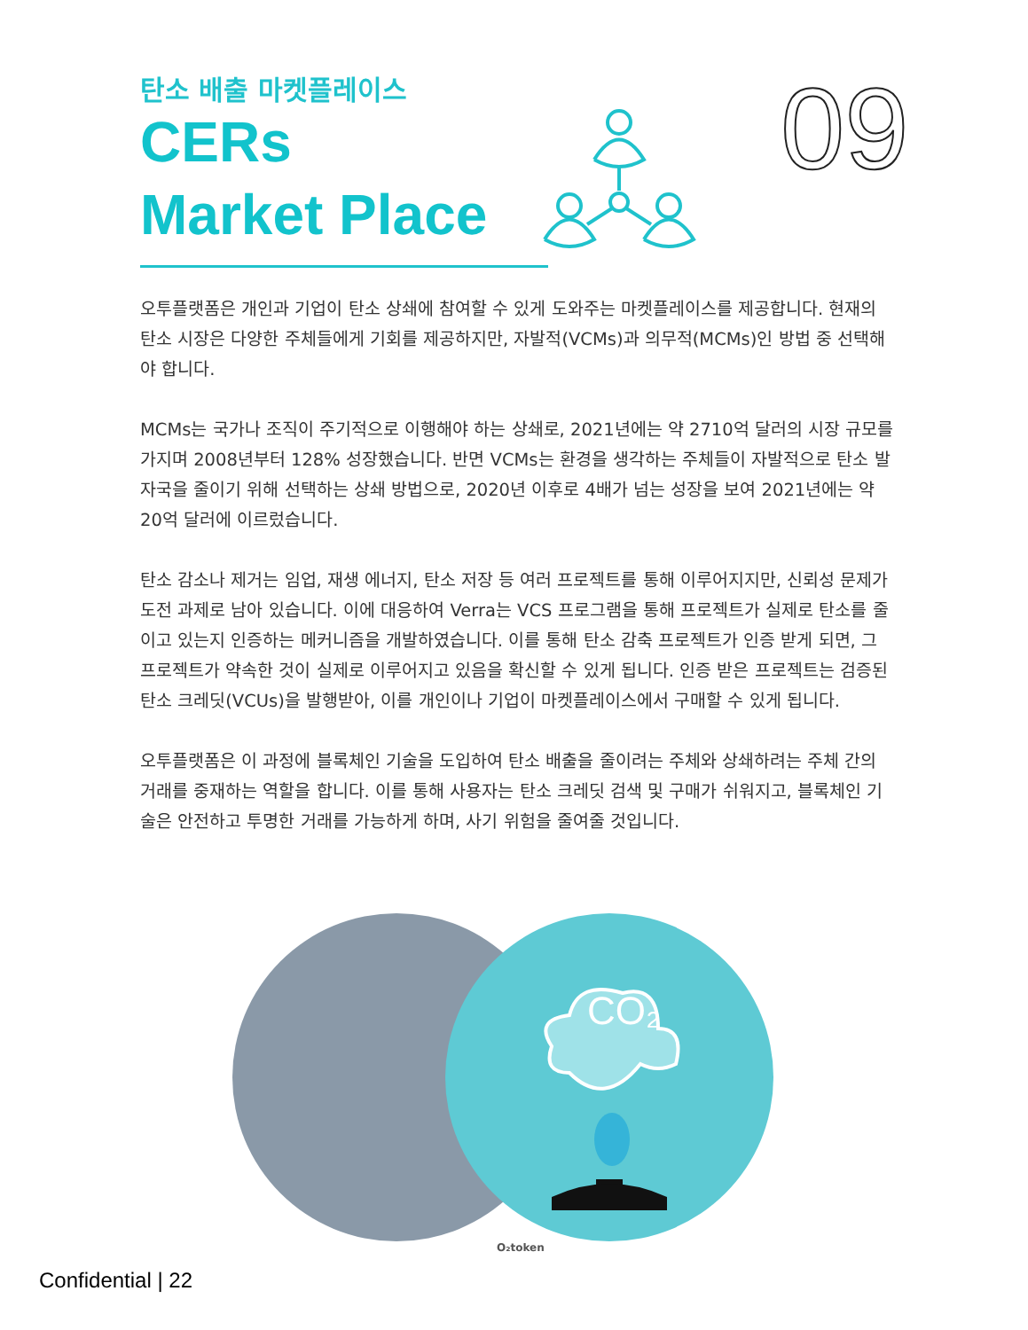09
탄소 배출 마켓플레이스
CERs
Market Place
오투플랫폼은 개인과 기업이 탄소 상쇄에 참여할 수 있게 도와주는 마켓플레이스를 제공합니다. 현재의 탄소 시장은 다양한 주체들에게 기회를 제공하지만, 자발적(VCMs)과 의무적(MCMs)인 방법 중 선택해야 합니다.
MCMs는 국가나 조직이 주기적으로 이행해야 하는 상쇄로, 2021년에는 약 2710억 달러의 시장 규모를 가지며 2008년부터 128% 성장했습니다. 반면 VCMs는 환경을 생각하는 주체들이 자발적으로 탄소 발자국을 줄이기 위해 선택하는 상쇄 방법으로, 2020년 이후로 4배가 넘는 성장을 보여 2021년에는 약 20억 달러에 이르렀습니다.
탄소 감소나 제거는 임업, 재생 에너지, 탄소 저장 등 여러 프로젝트를 통해 이루어지지만, 신뢰성 문제가 도전 과제로 남아 있습니다. 이에 대응하여 Verra는 VCS 프로그램을 통해 프로젝트가 실제로 탄소를 줄이고 있는지 인증하는 메커니즘을 개발하였습니다. 이를 통해 탄소 감축 프로젝트가 인증 받게 되면, 그 프로젝트가 약속한 것이 실제로 이루어지고 있음을 확신할 수 있게 됩니다. 인증 받은 프로젝트는 검증된 탄소 크레딧(VCUs)을 발행받아, 이를 개인이나 기업이 마켓플레이스에서 구매할 수 있게 됩니다.
오투플랫폼은 이 과정에 블록체인 기술을 도입하여 탄소 배출을 줄이려는 주체와 상쇄하려는 주체 간의 거래를 중재하는 역할을 합니다. 이를 통해 사용자는 탄소 크레딧 검색 및 구매가 쉬워지고, 블록체인 기술은 안전하고 투명한 거래를 가능하게 하며, 사기 위험을 줄여줄 것입니다.
CO₂
Confidential | 22
O₂token